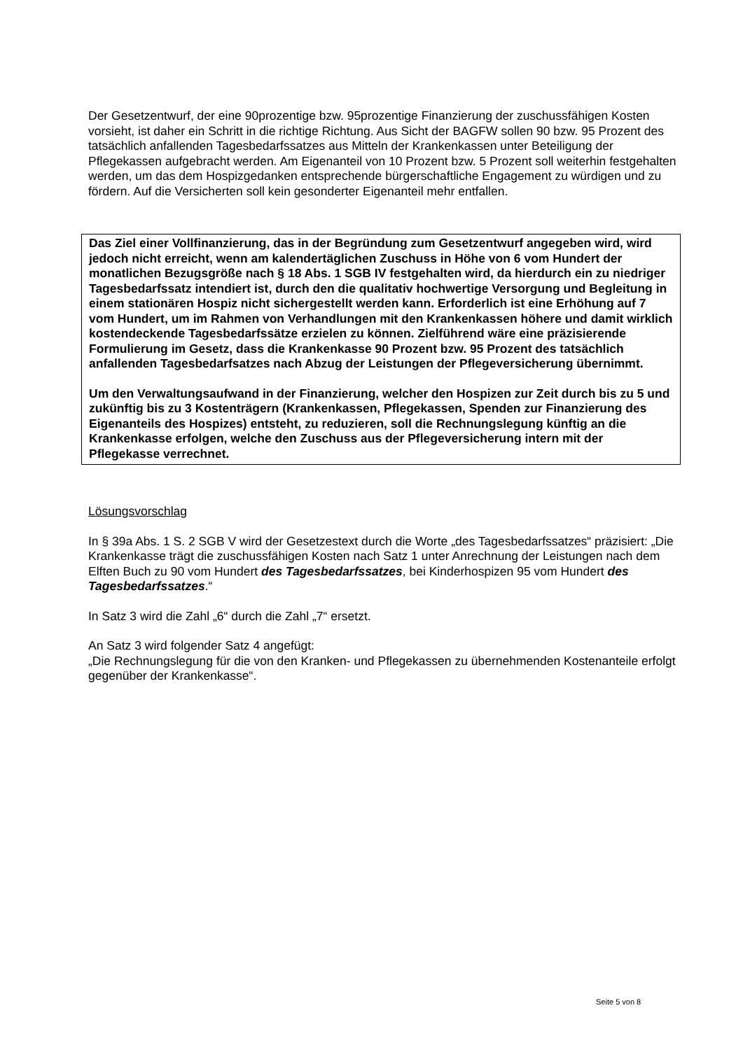Der Gesetzentwurf, der eine 90prozentige bzw. 95prozentige Finanzierung der zuschussfähigen Kosten vorsieht, ist daher ein Schritt in die richtige Richtung. Aus Sicht der BAGFW sollen 90 bzw. 95 Prozent des tatsächlich anfallenden Tagesbedarfssatzes aus Mitteln der Krankenkassen unter Beteiligung der Pflegekassen aufgebracht werden. Am Eigenanteil von 10 Prozent bzw. 5 Prozent soll weiterhin festgehalten werden, um das dem Hospizgedanken entsprechende bürgerschaftliche Engagement zu würdigen und zu fördern. Auf die Versicherten soll kein gesonderter Eigenanteil mehr entfallen.
Das Ziel einer Vollfinanzierung, das in der Begründung zum Gesetzentwurf angegeben wird, wird jedoch nicht erreicht, wenn am kalendertäglichen Zuschuss in Höhe von 6 vom Hundert der monatlichen Bezugsgröße nach § 18 Abs. 1 SGB IV festgehalten wird, da hierdurch ein zu niedriger Tagesbedarfssatz intendiert ist, durch den die qualitativ hochwertige Versorgung und Begleitung in einem stationären Hospiz nicht sichergestellt werden kann. Erforderlich ist eine Erhöhung auf 7 vom Hundert, um im Rahmen von Verhandlungen mit den Krankenkassen höhere und damit wirklich kostendeckende Tagesbedarfssätze erzielen zu können. Zielführend wäre eine präzisierende Formulierung im Gesetz, dass die Krankenkasse 90 Prozent bzw. 95 Prozent des tatsächlich anfallenden Tagesbedarfsatzes nach Abzug der Leistungen der Pflegeversicherung übernimmt.
Um den Verwaltungsaufwand in der Finanzierung, welcher den Hospizen zur Zeit durch bis zu 5 und zukünftig bis zu 3 Kostenträgern (Krankenkassen, Pflegekassen, Spenden zur Finanzierung des Eigenanteils des Hospizes) entsteht, zu reduzieren, soll die Rechnungslegung künftig an die Krankenkasse erfolgen, welche den Zuschuss aus der Pflegeversicherung intern mit der Pflegekasse verrechnet.
Lösungsvorschlag
In § 39a Abs. 1 S. 2 SGB V wird der Gesetzestext durch die Worte „des Tagesbedarfssatzes“ präzisiert: „Die Krankenkasse trägt die zuschussfähigen Kosten nach Satz 1 unter Anrechnung der Leistungen nach dem Elften Buch zu 90 vom Hundert des Tagesbedarfssatzes, bei Kinderhospizen 95 vom Hundert des Tagesbedarfssatzes.“
In Satz 3 wird die Zahl „6“ durch die Zahl „7“ ersetzt.
An Satz 3 wird folgender Satz 4 angefügt:
„Die Rechnungslegung für die von den Kranken- und Pflegekassen zu übernehmenden Kostenanteile erfolgt gegenüber der Krankenkasse“.
Seite 5 von 8